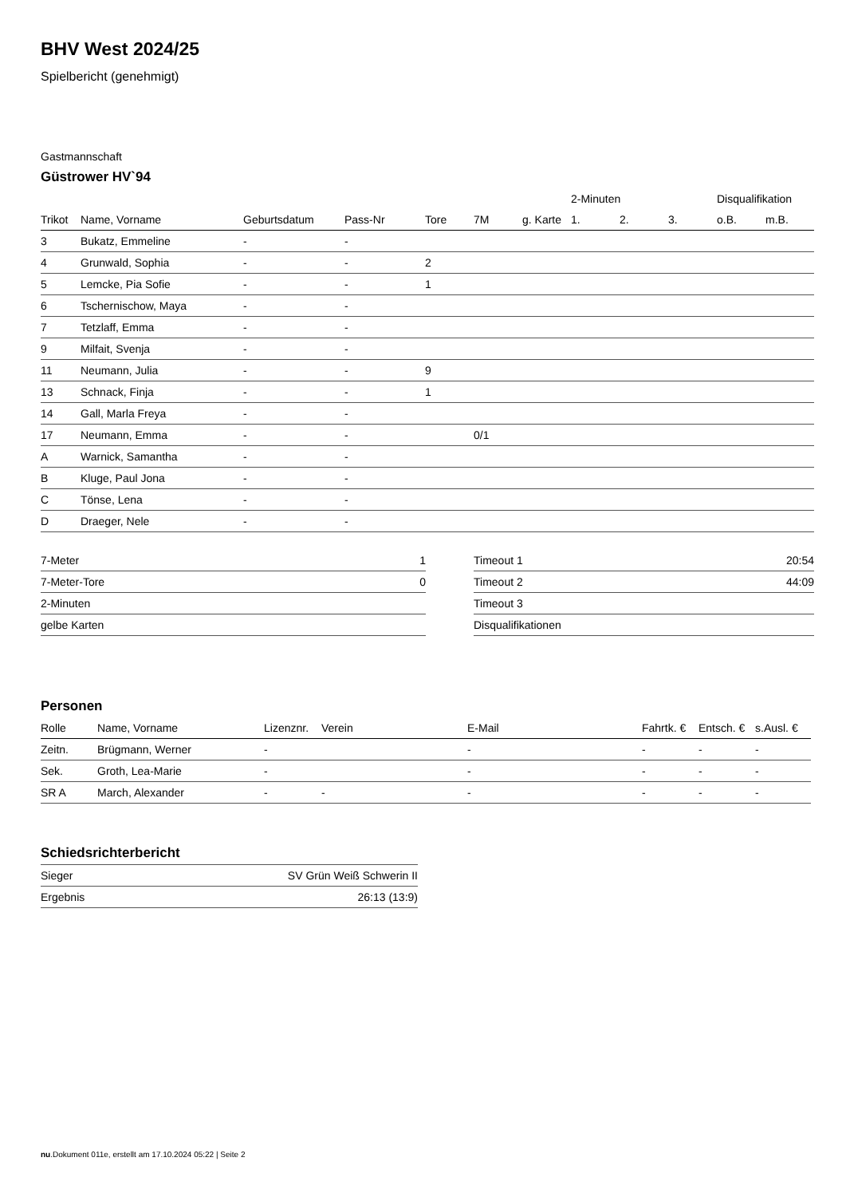BHV West 2024/25
Spielbericht (genehmigt)
Gastmannschaft
Güstrower HV`94
| | | | | | | | 2-Minuten | | | Disqualifikation | |
| --- | --- | --- | --- | --- | --- | --- | --- | --- | --- | --- | --- |
| Trikot | Name, Vorname | Geburtsdatum | Pass-Nr | Tore | 7M | g. Karte | 1. | 2. | 3. | o.B. | m.B. |
| 3 | Bukatz, Emmeline | - | - | | | | | | | | |
| 4 | Grunwald, Sophia | - | - | 2 | | | | | | | |
| 5 | Lemcke, Pia Sofie | - | - | 1 | | | | | | | |
| 6 | Tschernischow, Maya | - | - | | | | | | | | |
| 7 | Tetzlaff, Emma | - | - | | | | | | | | |
| 9 | Milfait, Svenja | - | - | | | | | | | | |
| 11 | Neumann, Julia | - | - | 9 | | | | | | | |
| 13 | Schnack, Finja | - | - | 1 | | | | | | | |
| 14 | Gall, Marla Freya | - | - | | | | | | | | |
| 17 | Neumann, Emma | - | - | | 0/1 | | | | | | |
| A | Warnick, Samantha | - | - | | | | | | | | |
| B | Kluge, Paul Jona | - | - | | | | | | | | |
| C | Tönse, Lena | - | - | | | | | | | | |
| D | Draeger, Nele | - | - | | | | | | | | |
| 7-Meter | 1 |
| 7-Meter-Tore | 0 |
| 2-Minuten | |
| gelbe Karten | |
| Timeout 1 | 20:54 |
| Timeout 2 | 44:09 |
| Timeout 3 | |
| Disqualifikationen | |
Personen
| Rolle | Name, Vorname | Lizenznr. | Verein | E-Mail | Fahrtk. € | Entsch. € | s.Ausl. € |
| --- | --- | --- | --- | --- | --- | --- | --- |
| Zeitn. | Brügmann, Werner | - | | - | - | - | - |
| Sek. | Groth, Lea-Marie | - | | - | - | - | - |
| SR A | March, Alexander | - | - | - | - | - | - |
Schiedsrichterbericht
| Sieger | SV Grün Weiß Schwerin II |
| Ergebnis | 26:13 (13:9) |
nu.Dokument 011e, erstellt am 17.10.2024 05:22 | Seite 2